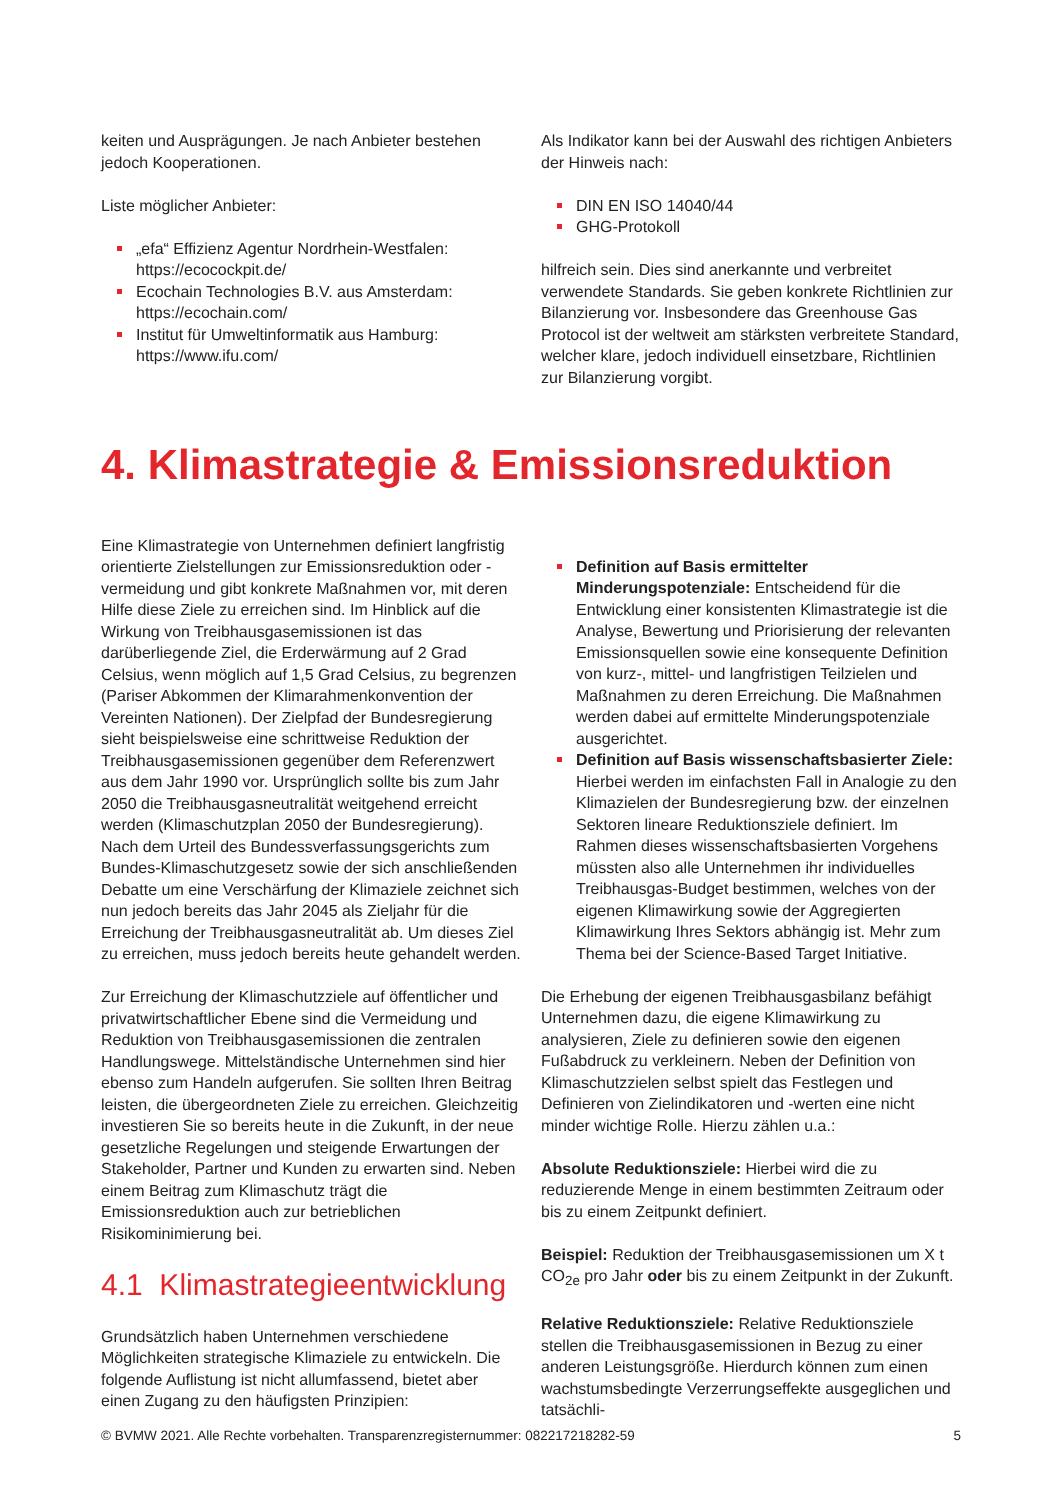keiten und Ausprägungen. Je nach Anbieter bestehen jedoch Kooperationen.
Liste möglicher Anbieter:
„efa“ Effizienz Agentur Nordrhein-Westfalen: https://ecocockpit.de/
Ecochain Technologies B.V. aus Amsterdam: https://ecochain.com/
Institut für Umweltinformatik aus Hamburg: https://www.ifu.com/
Als Indikator kann bei der Auswahl des richtigen Anbieters der Hinweis nach:
DIN EN ISO 14040/44
GHG-Protokoll
hilfreich sein. Dies sind anerkannte und verbreitet verwendete Standards. Sie geben konkrete Richtlinien zur Bilanzierung vor. Insbesondere das Greenhouse Gas Protocol ist der weltweit am stärksten verbreitete Standard, welcher klare, jedoch individuell einsetzbare, Richtlinien zur Bilanzierung vorgibt.
4. Klimastrategie & Emissionsreduktion
Eine Klimastrategie von Unternehmen definiert langfristig orientierte Zielstellungen zur Emissionsreduktion oder -vermeidung und gibt konkrete Maßnahmen vor, mit deren Hilfe diese Ziele zu erreichen sind. Im Hinblick auf die Wirkung von Treibhausgasemissionen ist das darüberliegende Ziel, die Erderwärmung auf 2 Grad Celsius, wenn möglich auf 1,5 Grad Celsius, zu begrenzen (Pariser Abkommen der Klimarahmenkonvention der Vereinten Nationen). Der Zielpfad der Bundesregierung sieht beispielsweise eine schrittweise Reduktion der Treibhausgasemissionen gegenüber dem Referenzwert aus dem Jahr 1990 vor. Ursprünglich sollte bis zum Jahr 2050 die Treibhausgasneutralität weitgehend erreicht werden (Klimaschutzplan 2050 der Bundesregierung). Nach dem Urteil des Bundessverfassungsgerichts zum Bundes-Klimaschutzgesetz sowie der sich anschließenden Debatte um eine Verschärfung der Klimaziele zeichnet sich nun jedoch bereits das Jahr 2045 als Zieljahr für die Erreichung der Treibhausgasneutralität ab. Um dieses Ziel zu erreichen, muss jedoch bereits heute gehandelt werden.
Zur Erreichung der Klimaschutzziele auf öffentlicher und privatwirtschaftlicher Ebene sind die Vermeidung und Reduktion von Treibhausgasemissionen die zentralen Handlungswege. Mittelständische Unternehmen sind hier ebenso zum Handeln aufgerufen. Sie sollten Ihren Beitrag leisten, die übergeordneten Ziele zu erreichen. Gleichzeitig investieren Sie so bereits heute in die Zukunft, in der neue gesetzliche Regelungen und steigende Erwartungen der Stakeholder, Partner und Kunden zu erwarten sind. Neben einem Beitrag zum Klimaschutz trägt die Emissionsreduktion auch zur betrieblichen Risikominimierung bei.
4.1 Klimastrategieentwicklung
Grundsätzlich haben Unternehmen verschiedene Möglichkeiten strategische Klimaziele zu entwickeln. Die folgende Auflistung ist nicht allumfassend, bietet aber einen Zugang zu den häufigsten Prinzipien:
Definition auf Basis ermittelter Minderungspotenziale: Entscheidend für die Entwicklung einer konsistenten Klimastrategie ist die Analyse, Bewertung und Priorisierung der relevanten Emissionsquellen sowie eine konsequente Definition von kurz-, mittel- und langfristigen Teilzielen und Maßnahmen zu deren Erreichung. Die Maßnahmen werden dabei auf ermittelte Minderungspotenziale ausgerichtet.
Definition auf Basis wissenschaftsbasierter Ziele: Hierbei werden im einfachsten Fall in Analogie zu den Klimazielen der Bundesregierung bzw. der einzelnen Sektoren lineare Reduktionsziele definiert. Im Rahmen dieses wissenschaftsbasierten Vorgehens müssten also alle Unternehmen ihr individuelles Treibhausgas-Budget bestimmen, welches von der eigenen Klimawirkung sowie der Aggregierten Klimawirkung Ihres Sektors abhängig ist. Mehr zum Thema bei der Science-Based Target Initiative.
Die Erhebung der eigenen Treibhausgasbilanz befähigt Unternehmen dazu, die eigene Klimawirkung zu analysieren, Ziele zu definieren sowie den eigenen Fußabdruck zu verkleinern. Neben der Definition von Klimaschutzzielen selbst spielt das Festlegen und Definieren von Zielindikatoren und -werten eine nicht minder wichtige Rolle. Hierzu zählen u.a.:
Absolute Reduktionsziele: Hierbei wird die zu reduzierende Menge in einem bestimmten Zeitraum oder bis zu einem Zeitpunkt definiert.
Beispiel: Reduktion der Treibhausgasemissionen um X t CO<sub>2e</sub> pro Jahr oder bis zu einem Zeitpunkt in der Zukunft.
Relative Reduktionsziele: Relative Reduktionsziele stellen die Treibhausgasemissionen in Bezug zu einer anderen Leistungsgröße. Hierdurch können zum einen wachstumsbedingte Verzerrungseffekte ausgeglichen und tatsächli-
© BVMW 2021. Alle Rechte vorbehalten. Transparenzregisternummer: 082217218282-59 5